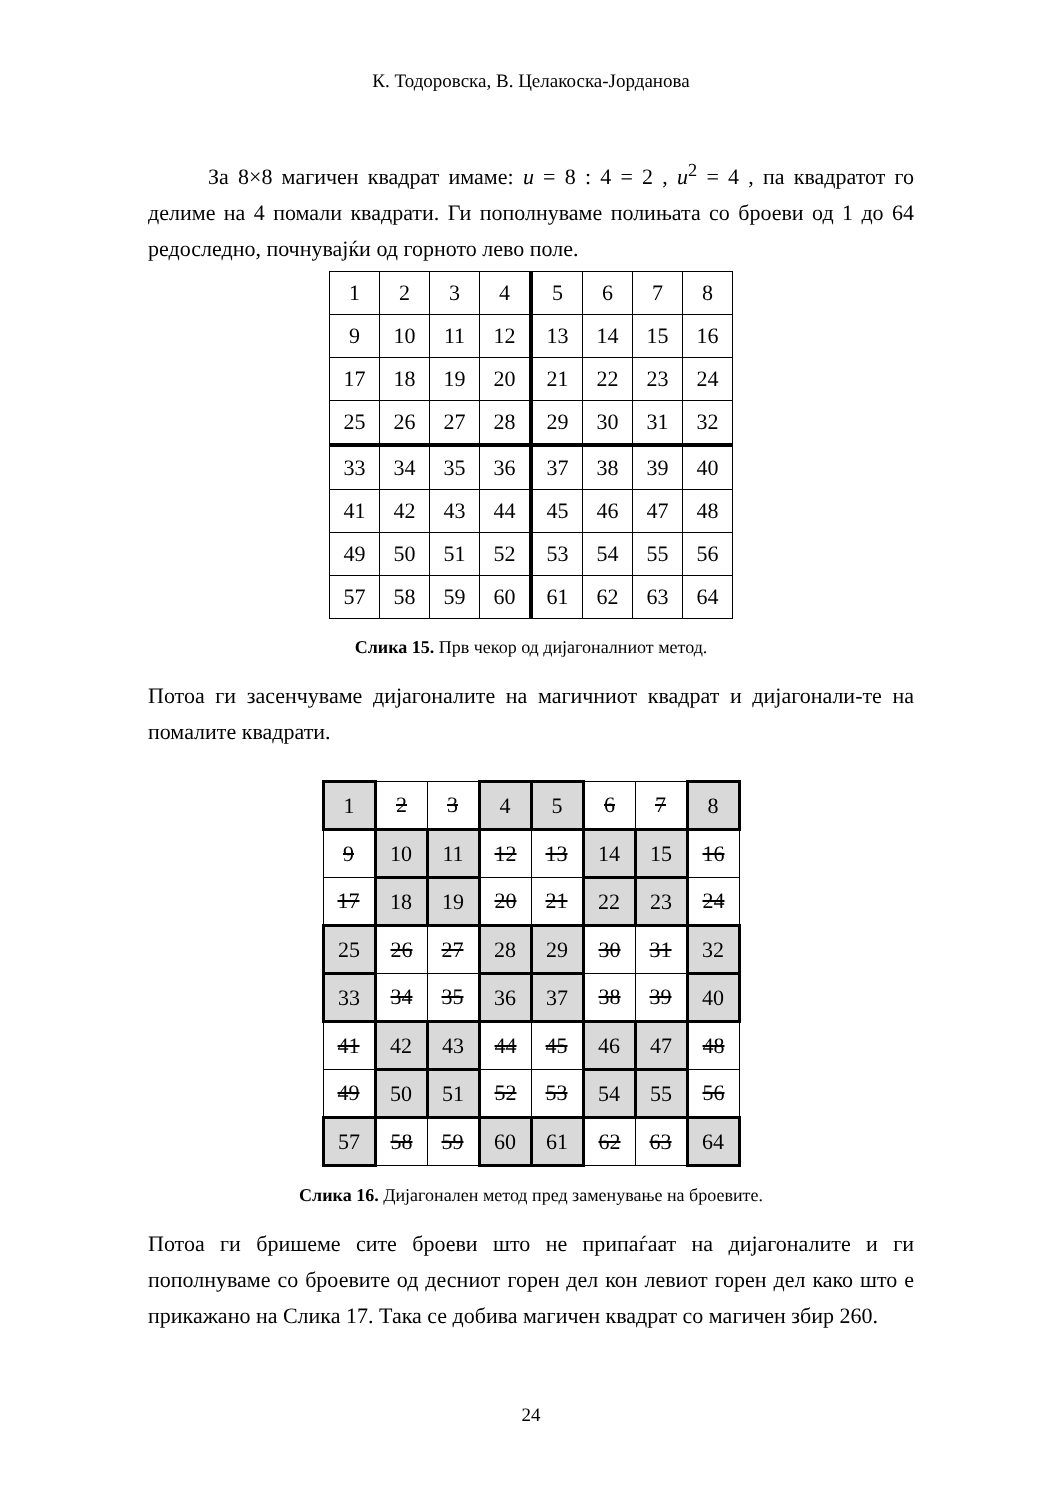К. Тодоровска, В. Целакоска-Јорданова
За 8×8 магичен квадрат имаме: u = 8 : 4 = 2 , u<sup>2</sup> = 4 , па квадратот го делиме на 4 помали квадрати. Ги пополнуваме полињата со броеви од 1 до 64 редоследно, почнувајќи од горното лево поле.
| 1 | 2 | 3 | 4 | 5 | 6 | 7 | 8 |
| 9 | 10 | 11 | 12 | 13 | 14 | 15 | 16 |
| 17 | 18 | 19 | 20 | 21 | 22 | 23 | 24 |
| 25 | 26 | 27 | 28 | 29 | 30 | 31 | 32 |
| 33 | 34 | 35 | 36 | 37 | 38 | 39 | 40 |
| 41 | 42 | 43 | 44 | 45 | 46 | 47 | 48 |
| 49 | 50 | 51 | 52 | 53 | 54 | 55 | 56 |
| 57 | 58 | 59 | 60 | 61 | 62 | 63 | 64 |
Слика 15. Прв чекор од дијагоналниот метод.
Потоа ги засенчуваме дијагоналите на магичниот квадрат и дијагонали-те на помалите квадрати.
| 1 | 2 | 3 | 4 | 5 | 6 | 7 | 8 |
| 9 | 10 | 11 | 12 | 13 | 14 | 15 | 16 |
| 17 | 18 | 19 | 20 | 21 | 22 | 23 | 24 |
| 25 | 26 | 27 | 28 | 29 | 30 | 31 | 32 |
| 33 | 34 | 35 | 36 | 37 | 38 | 39 | 40 |
| 41 | 42 | 43 | 44 | 45 | 46 | 47 | 48 |
| 49 | 50 | 51 | 52 | 53 | 54 | 55 | 56 |
| 57 | 58 | 59 | 60 | 61 | 62 | 63 | 64 |
Слика 16. Дијагонален метод пред заменување на броевите.
Потоа ги бришеме сите броеви што не припаѓаат на дијагоналите и ги пополнуваме со броевите од десниот горен дел кон левиот горен дел како што е прикажано на Слика 17. Така се добива магичен квадрат со магичен збир 260.
24